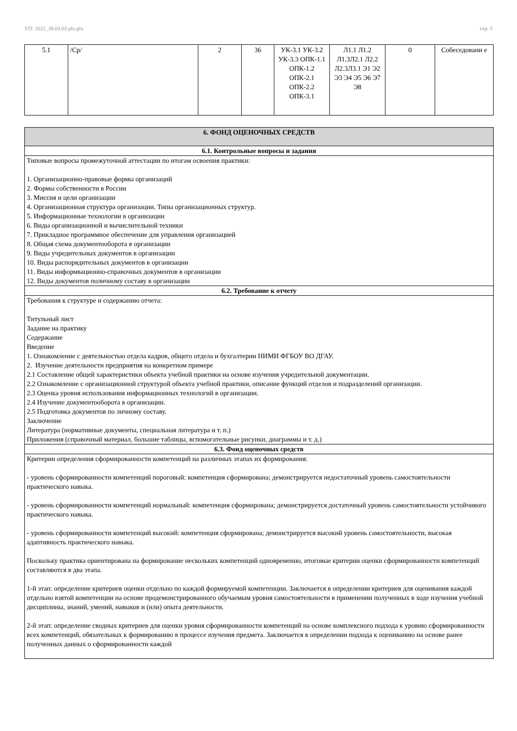УП: 2021_38.03.02.plx.plx стр. 5
| 5.1 | /Ср/ | 2 | 36 | УК-3.1 УК-3.2 УК-3.3 ОПК-1.1 ОПК-1.2 ОПК-2.1 ОПК-2.2 ОПК-3.1 | Л1.1 Л1.2 Л1.3Л2.1 Л2.2 Л2.3Л3.1 Э1 Э2 Э3 Э4 Э5 Э6 Э7 Э8 | 0 | Собеседовани е |
| 6. ФОНД ОЦЕНОЧНЫХ СРЕДСТВ |
| 6.1. Контрольные вопросы и задания |
| Типовые вопросы промежуточной аттестации по итогам освоения практики: 1. Организационно-правовые формы организаций 2. Формы собственности в России 3. Миссия и цели организации 4. Организационная структура организации. Типы организационных структур. 5. Информационные технологии в организации 6. Виды организационной и вычислительной техники 7. Прикладное программное обеспечение для управления организацией 8. Общая схема документооборота в организации 9. Виды учредительных документов в организации 10. Виды распорядительных документов в организации 11. Виды информвационно-справочных документов в организации 12. Виды документов поличному составу в организации |
| 6.2. Требование к отчету |
| Требования к структуре и содержанию отчета: Титульный лист Задание на практику Содержание Введение 1. Ознакомление с деятельностью отдела кадров, общего отдела и бухгалтерии НИМИ ФГБОУ ВО ДГАУ. 2. Изучение деятельности предприятия на конкретном примере 2.1 Составление общей характеристики объекта учебной практики на основе изучения учредительной документации. 2.2 Ознакомление с организационной структурой объекта учебной практики, описание функций отделов и подразделений организации. 2.3 Оценка уровня использования информационных технологий в организации. 2.4 Изучение документооборота в организации. 2.5 Подготовка документов по личному составу. Заключение Литература (нормативные документы, специальная литература и т. п.) Приложения (справочный материал, большие таблицы, вспомогательные рисунки, диаграммы и т. д.) |
| 6.3. Фонд оценочных средств |
| Критерии определения сформированности компетенций на различных этапах их формирования: - уровень сформированности компетенций пороговый: компетенция сформирована; демонстрируется недостаточный уровень самостоятельности практического навыка. - уровень сформированности компетенций нормальный: компетенция сформирована; демонстрируется достаточный уровень самостоятельности устойчивого практического навыка. - уровень сформированности компетенций высокий: компетенция сформирована; демонстрируется высокий уровень самостоятельности, высокая адаптивность практического навыка. Поскольку практика ориентирована на формирование нескольких компетенций одновременно, итоговые критерии оценки сформированности компетенций составляются в два этапа. 1-й этап: определение критериев оценки отдельно по каждой формируемой компетенции. Заключается в определении критериев для оценивания каждой отдельно взятой компетенции на основе продемонстрированного обучаемым уровня самостоятельности в применении полученных в ходе изучения учебной дисциплины, знаний, умений, навыков и (или) опыта деятельности. 2-й этап: определение сводных критериев для оценки уровня сформированности компетенций на основе комплексного подхода к уровню сформированности всех компетенций, обязательных к формированию в процессе изучения предмета. Заключается в определении подхода к оцениванию на основе ранее полученных данных о сформированности каждой |